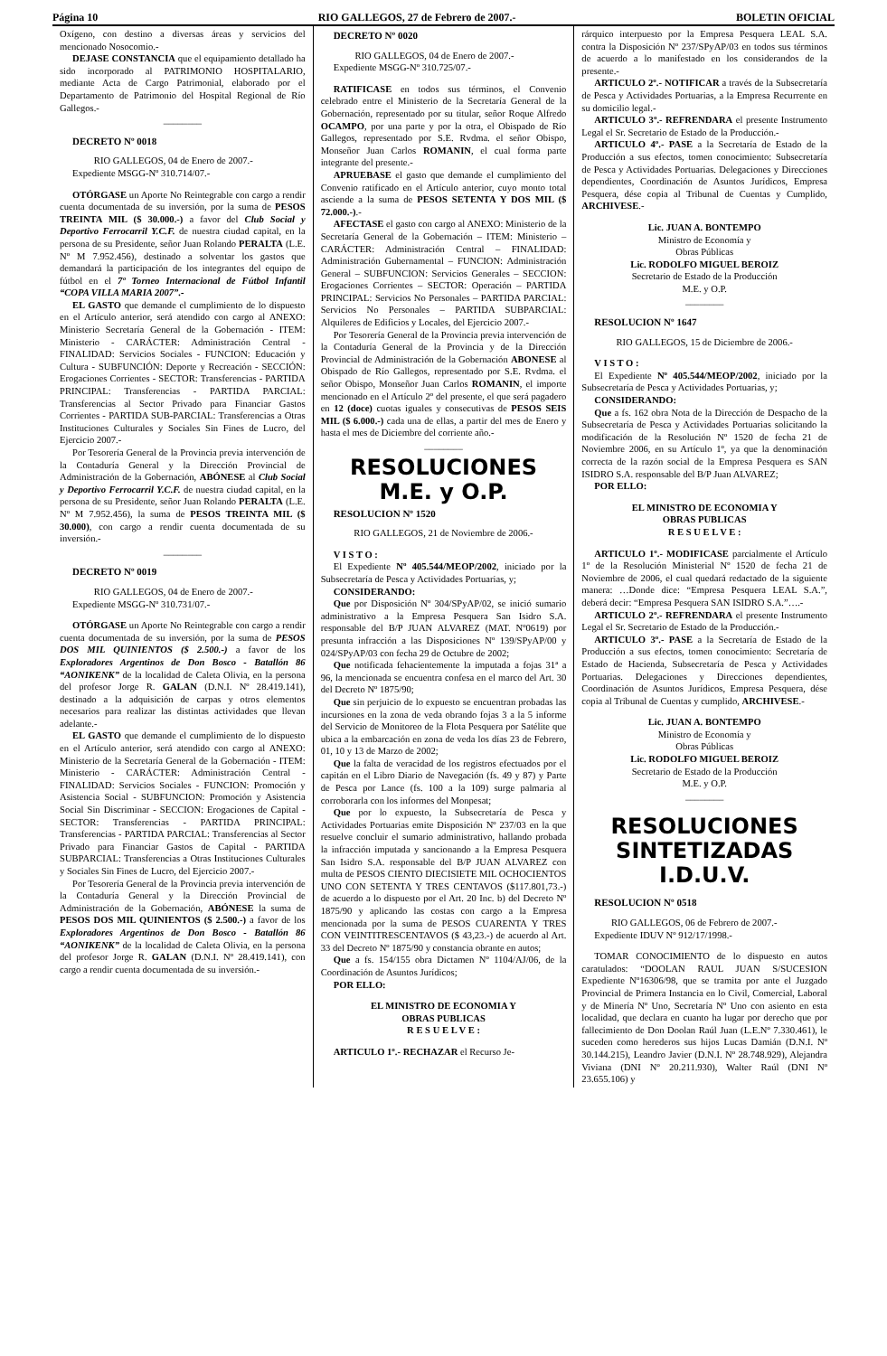Página 10 RIO GALLEGOS, 27 de Febrero de 2007.- BOLETIN OFICIAL
Oxígeno, con destino a diversas áreas y servicios del mencionado Nosocomio.-
DEJASE CONSTANCIA que el equipamiento detallado ha sido incorporado al PATRIMONIO HOSPITALARIO, mediante Acta de Cargo Patrimonial, elaborado por el Departamento de Patrimonio del Hospital Regional de Río Gallegos.-
________
DECRETO Nº 0018
RIO GALLEGOS, 04 de Enero de 2007.-
Expediente MSGG-Nº 310.714/07.-
OTÓRGASE un Aporte No Reintegrable con cargo a rendir cuenta documentada de su inversión, por la suma de PESOS TREINTA MIL ($ 30.000.-) a favor del Club Social y Deportivo Ferrocarril Y.C.F. de nuestra ciudad capital, en la persona de su Presidente, señor Juan Rolando PERALTA (L.E. Nº M 7.952.456), destinado a solventar los gastos que demandará la participación de los integrantes del equipo de fútbol en el 7º Torneo Internacional de Fútbol Infantil “COPA VILLA MARIA 2007”.-
EL GASTO que demande el cumplimiento de lo dispuesto en el Artículo anterior, será atendido con cargo al ANEXO: Ministerio Secretaría General de la Gobernación - ITEM: Ministerio - CARÁCTER: Administración Central - FINALIDAD: Servicios Sociales - FUNCION: Educación y Cultura - SUBFUNCIÓN: Deporte y Recreación - SECCIÓN: Erogaciones Corrientes - SECTOR: Transferencias - PARTIDA PRINCIPAL: Transferencias - PARTIDA PARCIAL: Transferencias al Sector Privado para Financiar Gastos Corrientes - PARTIDA SUB-PARCIAL: Transferencias a Otras Instituciones Culturales y Sociales Sin Fines de Lucro, del Ejercicio 2007.-
Por Tesorería General de la Provincia previa intervención de la Contaduría General y la Dirección Provincial de Administración de la Gobernación, ABÓNESE al Club Social y Deportivo Ferrocarril Y.C.F. de nuestra ciudad capital, en la persona de su Presidente, señor Juan Rolando PERALTA (L.E. Nº M 7.952.456), la suma de PESOS TREINTA MIL ($ 30.000), con cargo a rendir cuenta documentada de su inversión.-
________
DECRETO Nº 0019
RIO GALLEGOS, 04 de Enero de 2007.-
Expediente MSGG-Nº 310.731/07.-
OTÓRGASE un Aporte No Reintegrable con cargo a rendir cuenta documentada de su inversión, por la suma de PESOS DOS MIL QUINIENTOS ($ 2.500.-) a favor de los Exploradores Argentinos de Don Bosco - Batallón 86 “AONIKENK” de la localidad de Caleta Olivia, en la persona del profesor Jorge R. GALAN (D.N.I. Nº 28.419.141), destinado a la adquisición de carpas y otros elementos necesarios para realizar las distintas actividades que llevan adelante.-
EL GASTO que demande el cumplimiento de lo dispuesto en el Artículo anterior, será atendido con cargo al ANEXO: Ministerio de la Secretaría General de la Gobernación - ITEM: Ministerio - CARÁCTER: Administración Central - FINALIDAD: Servicios Sociales - FUNCION: Promoción y Asistencia Social - SUBFUNCION: Promoción y Asistencia Social Sin Discriminar - SECCION: Erogaciones de Capital - SECTOR: Transferencias - PARTIDA PRINCIPAL: Transferencias - PARTIDA PARCIAL: Transferencias al Sector Privado para Financiar Gastos de Capital - PARTIDA SUBPARCIAL: Transferencias a Otras Instituciones Culturales y Sociales Sin Fines de Lucro, del Ejercicio 2007.-
Por Tesorería General de la Provincia previa intervención de la Contaduría General y la Dirección Provincial de Administración de la Gobernación, ABÓNESE la suma de PESOS DOS MIL QUINIENTOS ($ 2.500.-) a favor de los Exploradores Argentinos de Don Bosco - Batallón 86 “AONIKENK” de la localidad de Caleta Olivia, en la persona del profesor Jorge R. GALAN (D.N.I. Nº 28.419.141), con cargo a rendir cuenta documentada de su inversión.-
DECRETO Nº 0020
RIO GALLEGOS, 04 de Enero de 2007.-
Expediente MSGG-Nº 310.725/07.-
RATIFICASE en todos sus términos, el Convenio celebrado entre el Ministerio de la Secretaría General de la Gobernación, representado por su titular, señor Roque Alfredo OCAMPO, por una parte y por la otra, el Obispado de Río Gallegos, representado por S.E. Rvdma. el señor Obispo, Monseñor Juan Carlos ROMANIN, el cual forma parte integrante del presente.-
APRUEBASE el gasto que demande el cumplimiento del Convenio ratificado en el Artículo anterior, cuyo monto total asciende a la suma de PESOS SETENTA Y DOS MIL ($ 72.000.-).-
AFECTASE el gasto con cargo al ANEXO: Ministerio de la Secretaría General de la Gobernación – ITEM: Ministerio – CARÁCTER: Administración Central – FINALIDAD: Administración Gubernamental – FUNCION: Administración General – SUBFUNCION: Servicios Generales – SECCION: Erogaciones Corrientes – SECTOR: Operación – PARTIDA PRINCIPAL: Servicios No Personales – PARTIDA PARCIAL: Servicios No Personales – PARTIDA SUBPARCIAL: Alquileres de Edificios y Locales, del Ejercicio 2007.-
Por Tesorería General de la Provincia previa intervención de la Contaduría General de la Provincia y de la Dirección Provincial de Administración de la Gobernación ABONESE al Obispado de Río Gallegos, representado por S.E. Rvdma. el señor Obispo, Monseñor Juan Carlos ROMANIN, el importe mencionado en el Artículo 2º del presente, el que será pagadero en 12 (doce) cuotas iguales y consecutivas de PESOS SEIS MIL ($ 6.000.-) cada una de ellas, a partir del mes de Enero y hasta el mes de Diciembre del corriente año.-
________
RESOLUCIONES
M.E. y O.P.
RESOLUCION Nº 1520
RIO GALLEGOS, 21 de Noviembre de 2006.-
V I S T O :
El Expediente Nº 405.544/MEOP/2002, iniciado por la Subsecretaría de Pesca y Actividades Portuarias, y;
CONSIDERANDO:
Que por Disposición Nº 304/SPyAP/02, se inició sumario administrativo a la Empresa Pesquera San Isidro S.A. responsable del B/P JUAN ALVAREZ (MAT. Nº0619) por presunta infracción a las Disposiciones Nº 139/SPyAP/00 y 024/SPyAP/03 con fecha 29 de Octubre de 2002;
Que notificada fehacientemente la imputada a fojas 31ª a 96, la mencionada se encuentra confesa en el marco del Art. 30 del Decreto Nº 1875/90;
Que sin perjuicio de lo expuesto se encuentran probadas las incursiones en la zona de veda obrando fojas 3 a la 5 informe del Servicio de Monitoreo de la Flota Pesquera por Satélite que ubica a la embarcación en zona de veda los días 23 de Febrero, 01, 10 y 13 de Marzo de 2002;
Que la falta de veracidad de los registros efectuados por el capitán en el Libro Diario de Navegación (fs. 49 y 87) y Parte de Pesca por Lance (fs. 100 a la 109) surge palmaria al corroborarla con los informes del Monpesat;
Que por lo expuesto, la Subsecretaría de Pesca y Actividades Portuarias emite Disposición Nº 237/03 en la que resuelve concluir el sumario administrativo, hallando probada la infracción imputada y sancionando a la Empresa Pesquera San Isidro S.A. responsable del B/P JUAN ALVAREZ con multa de PESOS CIENTO DIECISIETE MIL OCHOCIENTOS UNO CON SETENTA Y TRES CENTAVOS ($117.801,73.-) de acuerdo a lo dispuesto por el Art. 20 Inc. b) del Decreto Nº 1875/90 y aplicando las costas con cargo a la Empresa mencionada por la suma de PESOS CUARENTA Y TRES CON VEINTITRESCENTAVOS ($ 43,23.-) de acuerdo al Art. 33 del Decreto Nº 1875/90 y constancia obrante en autos;
Que a fs. 154/155 obra Dictamen Nº 1104/AJ/06, de la Coordinación de Asuntos Jurídicos;
POR ELLO:
EL MINISTRO DE ECONOMIA Y
OBRAS PUBLICAS
R E S U E L V E :
ARTICULO 1º.- RECHAZAR el Recurso Je-
rárquico interpuesto por la Empresa Pesquera LEAL S.A. contra la Disposición Nº 237/SPyAP/03 en todos sus términos de acuerdo a lo manifestado en los considerandos de la presente.-
ARTICULO 2º.- NOTIFICAR a través de la Subsecretaría de Pesca y Actividades Portuarias, a la Empresa Recurrente en su domicilio legal.-
ARTICULO 3º.- REFRENDARA el presente Instrumento Legal el Sr. Secretario de Estado de la Producción.-
ARTICULO 4º.- PASE a la Secretaría de Estado de la Producción a sus efectos, tomen conocimiento: Subsecretaría de Pesca y Actividades Portuarias. Delegaciones y Direcciones dependientes, Coordinación de Asuntos Jurídicos, Empresa Pesquera, dése copia al Tribunal de Cuentas y Cumplido, ARCHIVESE.-
Lic. JUAN A. BONTEMPO
Ministro de Economía y
Obras Públicas
Lic. RODOLFO MIGUEL BEROIZ
Secretario de Estado de la Producción
M.E. y O.P.
________
RESOLUCION Nº 1647
RIO GALLEGOS, 15 de Diciembre de 2006.-
V I S T O :
El Expediente Nº 405.544/MEOP/2002, iniciado por la Subsecretaría de Pesca y Actividades Portuarias, y;
CONSIDERANDO:
Que a fs. 162 obra Nota de la Dirección de Despacho de la Subsecretaría de Pesca y Actividades Portuarias solicitando la modificación de la Resolución Nº 1520 de fecha 21 de Noviembre 2006, en su Artículo 1º, ya que la denominación correcta de la razón social de la Empresa Pesquera es SAN ISIDRO S.A. responsable del B/P Juan ALVAREZ;
POR ELLO:
EL MINISTRO DE ECONOMIA Y
OBRAS PUBLICAS
R E S U E L V E :
ARTICULO 1º.- MODIFICASE parcialmente el Artículo 1º de la Resolución Ministerial Nº 1520 de fecha 21 de Noviembre de 2006, el cual quedará redactado de la siguiente manera: …Donde dice: “Empresa Pesquera LEAL S.A.”, deberá decir: “Empresa Pesquera SAN ISIDRO S.A.”….-
ARTICULO 2º.- REFRENDARA el presente Instrumento Legal el Sr. Secretario de Estado de la Producción.-
ARTICULO 3º.- PASE a la Secretaría de Estado de la Producción a sus efectos, tomen conocimiento: Secretaría de Estado de Hacienda, Subsecretaría de Pesca y Actividades Portuarias. Delegaciones y Direcciones dependientes, Coordinación de Asuntos Jurídicos, Empresa Pesquera, dése copia al Tribunal de Cuentas y cumplido, ARCHIVESE.-
Lic. JUAN A. BONTEMPO
Ministro de Economía y
Obras Públicas
Lic. RODOLFO MIGUEL BEROIZ
Secretario de Estado de la Producción
M.E. y O.P.
________
RESOLUCIONES
SINTETIZADAS
I.D.U.V.
RESOLUCION Nº 0518
RIO GALLEGOS, 06 de Febrero de 2007.-
Expediente IDUV Nº 912/17/1998.-
TOMAR CONOCIMIENTO de lo dispuesto en autos caratulados: “DOOLAN RAUL JUAN S/SUCESION Expediente Nº16306/98, que se tramita por ante el Juzgado Provincial de Primera Instancia en lo Civil, Comercial, Laboral y de Minería Nº Uno, Secretaría Nº Uno con asiento en esta localidad, que declara en cuanto ha lugar por derecho que por fallecimiento de Don Doolan Raúl Juan (L.E.Nº 7.330.461), le suceden como herederos sus hijos Lucas Damián (D.N.I. Nº 30.144.215), Leandro Javier (D.N.I. Nº 28.748.929), Alejandra Viviana (DNI Nº 20.211.930), Walter Raúl (DNI Nº 23.655.106) y